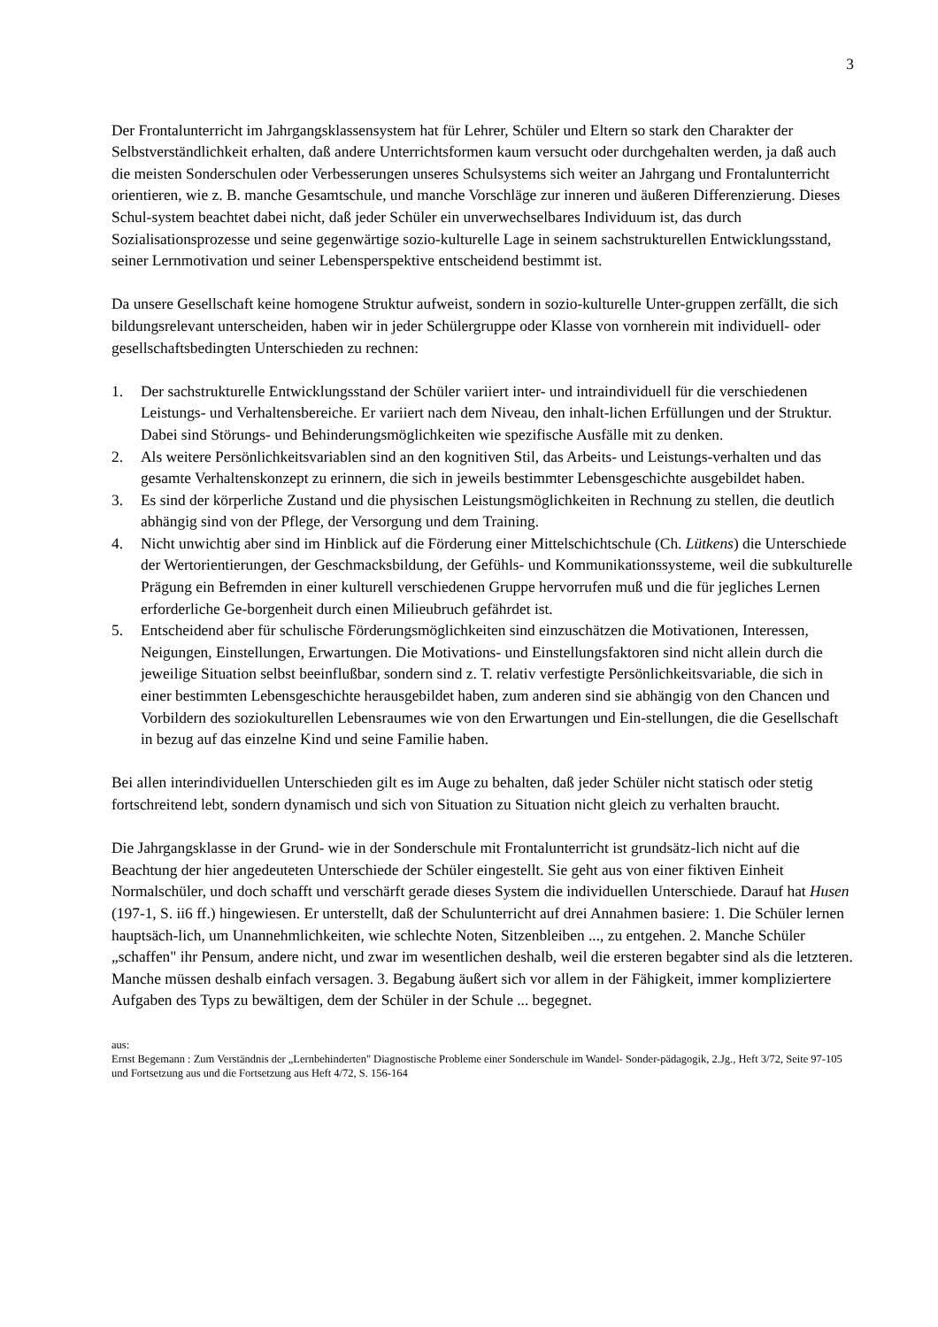3
Der Frontalunterricht im Jahrgangsklassensystem hat für Lehrer, Schüler und Eltern so stark den Charakter der Selbstverständlichkeit erhalten, daß andere Unterrichtsformen kaum versucht oder durchgehalten werden, ja daß auch die meisten Sonderschulen oder Verbesserungen unseres Schulsystems sich weiter an Jahrgang und Frontalunterricht orientieren, wie z. B. manche Gesamtschule, und manche Vorschläge zur inneren und äußeren Differenzierung. Dieses Schul-system beachtet dabei nicht, daß jeder Schüler ein unverwechselbares Individuum ist, das durch Sozialisationsprozesse und seine gegenwärtige sozio-kulturelle Lage in seinem sachstrukturellen Entwicklungsstand, seiner Lernmotivation und seiner Lebensperspektive entscheidend bestimmt ist.
Da unsere Gesellschaft keine homogene Struktur aufweist, sondern in sozio-kulturelle Unter-gruppen zerfällt, die sich bildungsrelevant unterscheiden, haben wir in jeder Schülergruppe oder Klasse von vornherein mit individuell- oder gesellschaftsbedingten Unterschieden zu rechnen:
1. Der sachstrukturelle Entwicklungsstand der Schüler variiert inter- und intraindividuell für die verschiedenen Leistungs- und Verhaltensbereiche. Er variiert nach dem Niveau, den inhalt-lichen Erfüllungen und der Struktur. Dabei sind Störungs- und Behinderungsmöglichkeiten wie spezifische Ausfälle mit zu denken.
2. Als weitere Persönlichkeitsvariablen sind an den kognitiven Stil, das Arbeits- und Leistungs-verhalten und das gesamte Verhaltenskonzept zu erinnern, die sich in jeweils bestimmter Lebensgeschichte ausgebildet haben.
3. Es sind der körperliche Zustand und die physischen Leistungsmöglichkeiten in Rechnung zu stellen, die deutlich abhängig sind von der Pflege, der Versorgung und dem Training.
4. Nicht unwichtig aber sind im Hinblick auf die Förderung einer Mittelschichtschule (Ch. Lütkens) die Unterschiede der Wertorientierungen, der Geschmacksbildung, der Gefühls- und Kommunikationssysteme, weil die subkulturelle Prägung ein Befremden in einer kulturell verschiedenen Gruppe hervorrufen muß und die für jegliches Lernen erforderliche Ge-borgenheit durch einen Milieubruch gefährdet ist.
5. Entscheidend aber für schulische Förderungsmöglichkeiten sind einzuschätzen die Motivationen, Interessen, Neigungen, Einstellungen, Erwartungen. Die Motivations- und Einstellungsfaktoren sind nicht allein durch die jeweilige Situation selbst beeinflußbar, sondern sind z. T. relativ verfestigte Persönlichkeitsvariable, die sich in einer bestimmten Lebensgeschichte herausgebildet haben, zum anderen sind sie abhängig von den Chancen und Vorbildern des soziokulturellen Lebensraumes wie von den Erwartungen und Ein-stellungen, die die Gesellschaft in bezug auf das einzelne Kind und seine Familie haben.
Bei allen interindividuellen Unterschieden gilt es im Auge zu behalten, daß jeder Schüler nicht statisch oder stetig fortschreitend lebt, sondern dynamisch und sich von Situation zu Situation nicht gleich zu verhalten braucht.
Die Jahrgangsklasse in der Grund- wie in der Sonderschule mit Frontalunterricht ist grundsätz-lich nicht auf die Beachtung der hier angedeuteten Unterschiede der Schüler eingestellt. Sie geht aus von einer fiktiven Einheit Normalschüler, und doch schafft und verschärft gerade dieses System die individuellen Unterschiede. Darauf hat Husen (197-1, S. ii6 ff.) hingewiesen. Er unterstellt, daß der Schulunterricht auf drei Annahmen basiere: 1. Die Schüler lernen hauptsäch-lich, um Unannehmlichkeiten, wie schlechte Noten, Sitzenbleiben ..., zu entgehen. 2. Manche Schüler „schaffen" ihr Pensum, andere nicht, und zwar im wesentlichen deshalb, weil die ersteren begabter sind als die letzteren. Manche müssen deshalb einfach versagen. 3. Begabung äußert sich vor allem in der Fähigkeit, immer kompliziertere Aufgaben des Typs zu bewältigen, dem der Schüler in der Schule ... begegnet.
aus:
Ernst Begemann : Zum Verständnis der „Lernbehinderten" Diagnostische Probleme einer Sonderschule im Wandel- Sonder-pädagogik, 2.Jg., Heft 3/72, Seite 97-105 und Fortsetzung aus und die Fortsetzung aus Heft 4/72, S. 156-164